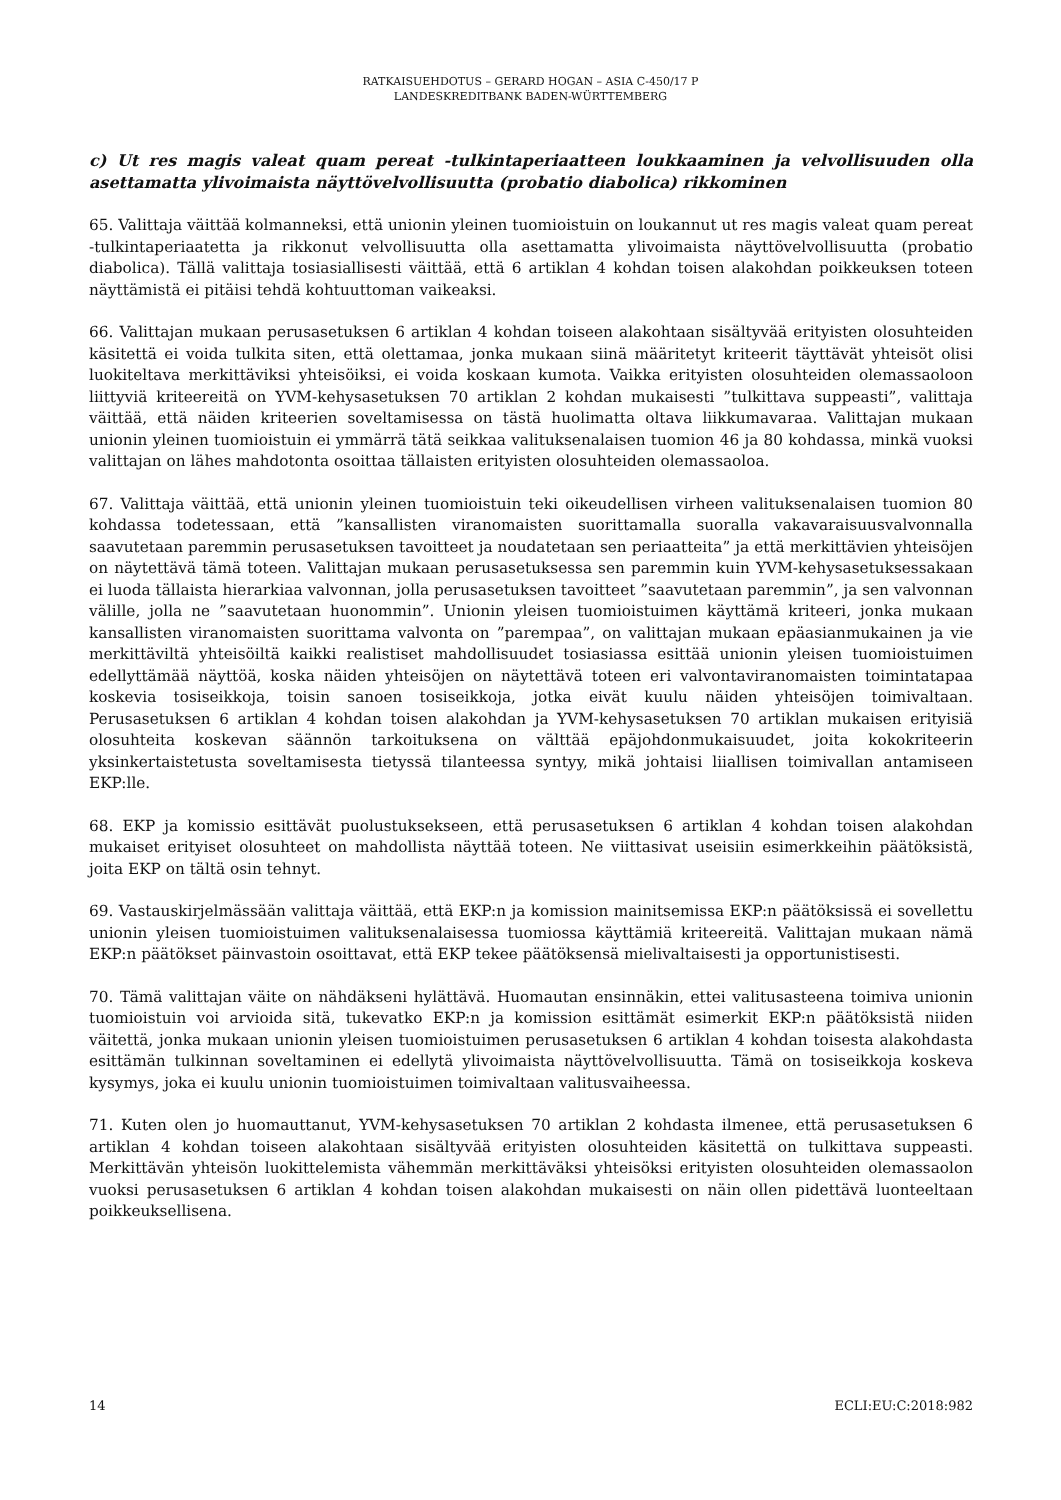RATKAISUEHDOTUS – GERARD HOGAN – ASIA C-450/17 P
LANDESKREDITBANK BADEN-WÜRTTEMBERG
c) Ut res magis valeat quam pereat -tulkintaperiaatteen loukkaaminen ja velvollisuuden olla asettamatta ylivoimaista näyttövelvollisuutta (probatio diabolica) rikkominen
65. Valittaja väittää kolmanneksi, että unionin yleinen tuomioistuin on loukannut ut res magis valeat quam pereat -tulkintaperiaatetta ja rikkonut velvollisuutta olla asettamatta ylivoimaista näyttövelvollisuutta (probatio diabolica). Tällä valittaja tosiasiallisesti väittää, että 6 artiklan 4 kohdan toisen alakohdan poikkeuksen toteen näyttämistä ei pitäisi tehdä kohtuuttoman vaikeaksi.
66. Valittajan mukaan perusasetuksen 6 artiklan 4 kohdan toiseen alakohtaan sisältyvää erityisten olosuhteiden käsitettä ei voida tulkita siten, että olettamaa, jonka mukaan siinä määritetyt kriteerit täyttävät yhteisöt olisi luokiteltava merkittäviksi yhteisöiksi, ei voida koskaan kumota. Vaikka erityisten olosuhteiden olemassaoloon liittyviä kriteereitä on YVM-kehysasetuksen 70 artiklan 2 kohdan mukaisesti ”tulkittava suppeasti”, valittaja väittää, että näiden kriteerien soveltamisessa on tästä huolimatta oltava liikkumavaraa. Valittajan mukaan unionin yleinen tuomioistuin ei ymmärrä tätä seikkaa valituksenalaisen tuomion 46 ja 80 kohdassa, minkä vuoksi valittajan on lähes mahdotonta osoittaa tällaisten erityisten olosuhteiden olemassaoloa.
67. Valittaja väittää, että unionin yleinen tuomioistuin teki oikeudellisen virheen valituksenalaisen tuomion 80 kohdassa todetessaan, että ”kansallisten viranomaisten suorittamalla suoralla vakavaraisuusvalvonnalla saavutetaan paremmin perusasetuksen tavoitteet ja noudatetaan sen periaatteita” ja että merkittävien yhteisöjen on näytettävä tämä toteen. Valittajan mukaan perusasetuksessa sen paremmin kuin YVM-kehysasetuksessakaan ei luoda tällaista hierarkiaa valvonnan, jolla perusasetuksen tavoitteet ”saavutetaan paremmin”, ja sen valvonnan välille, jolla ne ”saavutetaan huonommin”. Unionin yleisen tuomioistuimen käyttämä kriteeri, jonka mukaan kansallisten viranomaisten suorittama valvonta on ”parempaa”, on valittajan mukaan epäasianmukainen ja vie merkittäviltä yhteisöiltä kaikki realistiset mahdollisuudet tosiasiassa esittää unionin yleisen tuomioistuimen edellyttämää näyttöä, koska näiden yhteisöjen on näytettävä toteen eri valvontaviranomaisten toimintatapaa koskevia tosiseikkoja, toisin sanoen tosiseikkoja, jotka eivät kuulu näiden yhteisöjen toimivaltaan. Perusasetuksen 6 artiklan 4 kohdan toisen alakohdan ja YVM-kehysasetuksen 70 artiklan mukaisen erityisiä olosuhteita koskevan säännön tarkoituksena on välttää epäjohdonmukaisuudet, joita kokokriteerin yksinkertaistetusta soveltamisesta tietyssä tilanteessa syntyy, mikä johtaisi liiallisen toimivallan antamiseen EKP:lle.
68. EKP ja komissio esittävät puolustuksekseen, että perusasetuksen 6 artiklan 4 kohdan toisen alakohdan mukaiset erityiset olosuhteet on mahdollista näyttää toteen. Ne viittasivat useisiin esimerkkeihin päätöksistä, joita EKP on tältä osin tehnyt.
69. Vastauskirjelmässään valittaja väittää, että EKP:n ja komission mainitsemissa EKP:n päätöksissä ei sovellettu unionin yleisen tuomioistuimen valituksenalaisessa tuomiossa käyttämiä kriteereitä. Valittajan mukaan nämä EKP:n päätökset päinvastoin osoittavat, että EKP tekee päätöksensä mielivaltaisesti ja opportunistisesti.
70. Tämä valittajan väite on nähdäkseni hylättävä. Huomautan ensinnäkin, ettei valitusasteena toimiva unionin tuomioistuin voi arvioida sitä, tukevatko EKP:n ja komission esittämät esimerkit EKP:n päätöksistä niiden väitettä, jonka mukaan unionin yleisen tuomioistuimen perusasetuksen 6 artiklan 4 kohdan toisesta alakohdasta esittämän tulkinnan soveltaminen ei edellytä ylivoimaista näyttövelvollisuutta. Tämä on tosiseikkoja koskeva kysymys, joka ei kuulu unionin tuomioistuimen toimivaltaan valitusvaiheessa.
71. Kuten olen jo huomauttanut, YVM-kehysasetuksen 70 artiklan 2 kohdasta ilmenee, että perusasetuksen 6 artiklan 4 kohdan toiseen alakohtaan sisältyvää erityisten olosuhteiden käsitettä on tulkittava suppeasti. Merkittävän yhteisön luokittelemista vähemmän merkittäväksi yhteisöksi erityisten olosuhteiden olemassaolon vuoksi perusasetuksen 6 artiklan 4 kohdan toisen alakohdan mukaisesti on näin ollen pidettävä luonteeltaan poikkeuksellisena.
14 ECLI:EU:C:2018:982